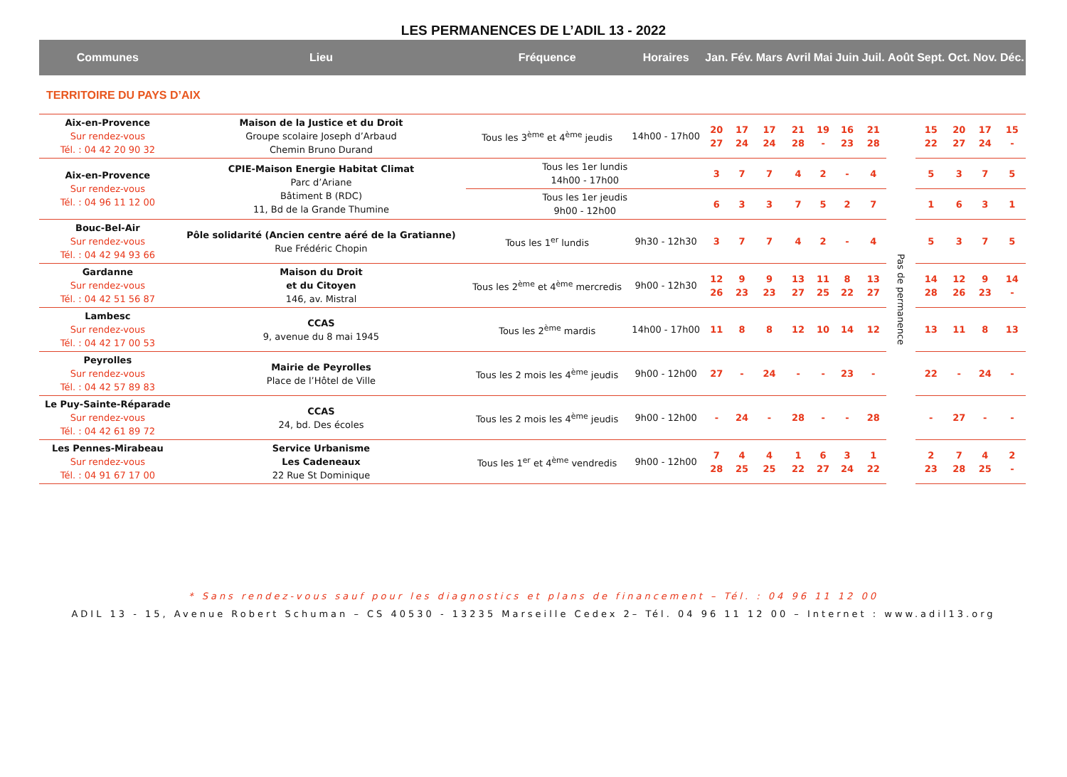LES PERMANENCES DE L’ADIL 13 - 2022
| Communes | Lieu | Fréquence | Horaires | Jan. | Fév. | Mars | Avril | Mai | Juin | Juil. | Août | Sept. | Oct. | Nov. | Déc. |
| --- | --- | --- | --- | --- | --- | --- | --- | --- | --- | --- | --- | --- | --- | --- | --- |
| TERRITOIRE DU PAYS D’AIX | | | | | | | | | | | | | | | |
| Aix-en-Provence Sur rendez-vous Tél. : 04 42 20 90 32 | Maison de la Justice et du Droit Groupe scolaire Joseph d’Arbaud Chemin Bruno Durand | Tous les 3<sup>ème</sup> et 4<sup>ème</sup> jeudis | 14h00 - 17h00 | 20 27 | 17 24 | 17 24 | 21 28 | 19 - | 16 23 | 21 28 | Pas de permanence | 15 22 | 20 27 | 17 24 | 15 - |
| Aix-en-Provence Sur rendez-vous Tél. : 04 96 11 12 00 | CPIE-Maison Energie Habitat Climat Parc d’Ariane Bâtiment B (RDC) 11, Bd de la Grande Thumine | Tous les 1er lundis 14h00 - 17h00 | | 3 | 7 | 7 | 4 | 2 | - | 4 | | 5 | 3 | 7 | 5 |
| | | Tous les 1er jeudis 9h00 - 12h00 | | 6 | 3 | 3 | 7 | 5 | 2 | 7 | | 1 | 6 | 3 | 1 |
| Bouc-Bel-Air Sur rendez-vous Tél. : 04 42 94 93 66 | Pôle solidarité (Ancien centre aéré de la Gratianne) Rue Frédéric Chopin | Tous les 1<sup>er</sup> lundis | 9h30 - 12h30 | 3 | 7 | 7 | 4 | 2 | - | 4 | | 5 | 3 | 7 | 5 |
| Gardanne Sur rendez-vous Tél. : 04 42 51 56 87 | Maison du Droit et du Citoyen 146, av. Mistral | Tous les 2<sup>ème</sup> et 4<sup>ème</sup> mercredis | 9h00 - 12h30 | 12 26 | 9 23 | 9 23 | 13 27 | 11 25 | 8 22 | 13 27 | | 14 28 | 12 26 | 9 23 | 14 - |
| Lambesc Sur rendez-vous Tél. : 04 42 17 00 53 | CCAS 9, avenue du 8 mai 1945 | Tous les 2<sup>ème</sup> mardis | 14h00 - 17h00 | 11 | 8 | 8 | 12 | 10 | 14 | 12 | | 13 | 11 | 8 | 13 |
| Peyrolles Sur rendez-vous Tél. : 04 42 57 89 83 | Mairie de Peyrolles Place de l’Hôtel de Ville | Tous les 2 mois les 4<sup>ème</sup> jeudis | 9h00 - 12h00 | 27 | - | 24 | - | - | 23 | - | | 22 | - | 24 | - |
| Le Puy-Sainte-Réparade Sur rendez-vous Tél. : 04 42 61 89 72 | CCAS 24, bd. Des écoles | Tous les 2 mois les 4<sup>ème</sup> jeudis | 9h00 - 12h00 | - | 24 | - | 28 | - | - | 28 | | - | 27 | - | - |
| Les Pennes-Mirabeau Sur rendez-vous Tél. : 04 91 67 17 00 | Service Urbanisme Les Cadeneaux 22 Rue St Dominique | Tous les 1<sup>er</sup> et 4<sup>ème</sup> vendredis | 9h00 - 12h00 | 7 28 | 4 25 | 4 25 | 1 22 | 6 27 | 3 24 | 1 22 | | 2 23 | 7 28 | 4 25 | 2 - |
* Sans rendez-vous sauf pour les diagnostics et plans de financement – Tél. : 04 96 11 12 00
ADIL 13 - 15, Avenue Robert Schuman – CS 40530 - 13235 Marseille Cedex 2– Tél. 04 96 11 12 00 – Internet : www.adil13.org